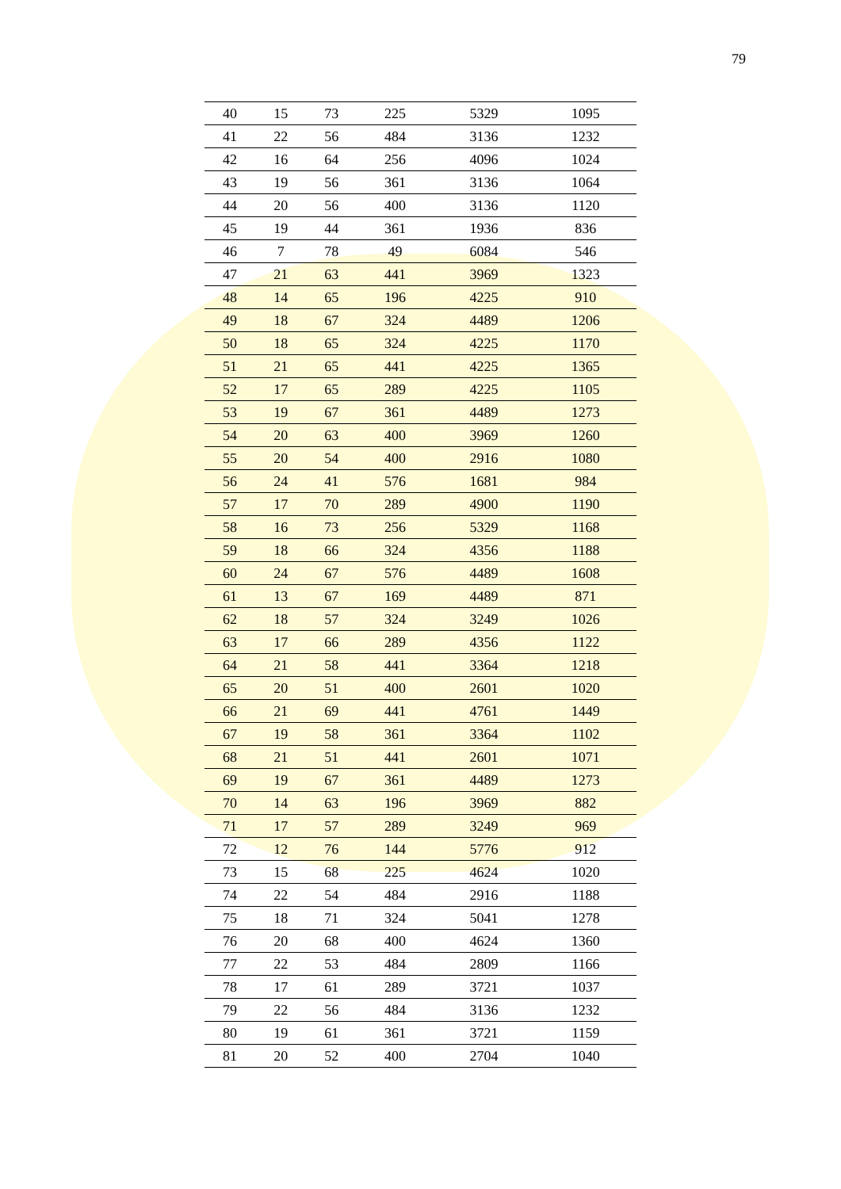79
| 40 | 15 | 73 | 225 | 5329 | 1095 |
| 41 | 22 | 56 | 484 | 3136 | 1232 |
| 42 | 16 | 64 | 256 | 4096 | 1024 |
| 43 | 19 | 56 | 361 | 3136 | 1064 |
| 44 | 20 | 56 | 400 | 3136 | 1120 |
| 45 | 19 | 44 | 361 | 1936 | 836 |
| 46 | 7 | 78 | 49 | 6084 | 546 |
| 47 | 21 | 63 | 441 | 3969 | 1323 |
| 48 | 14 | 65 | 196 | 4225 | 910 |
| 49 | 18 | 67 | 324 | 4489 | 1206 |
| 50 | 18 | 65 | 324 | 4225 | 1170 |
| 51 | 21 | 65 | 441 | 4225 | 1365 |
| 52 | 17 | 65 | 289 | 4225 | 1105 |
| 53 | 19 | 67 | 361 | 4489 | 1273 |
| 54 | 20 | 63 | 400 | 3969 | 1260 |
| 55 | 20 | 54 | 400 | 2916 | 1080 |
| 56 | 24 | 41 | 576 | 1681 | 984 |
| 57 | 17 | 70 | 289 | 4900 | 1190 |
| 58 | 16 | 73 | 256 | 5329 | 1168 |
| 59 | 18 | 66 | 324 | 4356 | 1188 |
| 60 | 24 | 67 | 576 | 4489 | 1608 |
| 61 | 13 | 67 | 169 | 4489 | 871 |
| 62 | 18 | 57 | 324 | 3249 | 1026 |
| 63 | 17 | 66 | 289 | 4356 | 1122 |
| 64 | 21 | 58 | 441 | 3364 | 1218 |
| 65 | 20 | 51 | 400 | 2601 | 1020 |
| 66 | 21 | 69 | 441 | 4761 | 1449 |
| 67 | 19 | 58 | 361 | 3364 | 1102 |
| 68 | 21 | 51 | 441 | 2601 | 1071 |
| 69 | 19 | 67 | 361 | 4489 | 1273 |
| 70 | 14 | 63 | 196 | 3969 | 882 |
| 71 | 17 | 57 | 289 | 3249 | 969 |
| 72 | 12 | 76 | 144 | 5776 | 912 |
| 73 | 15 | 68 | 225 | 4624 | 1020 |
| 74 | 22 | 54 | 484 | 2916 | 1188 |
| 75 | 18 | 71 | 324 | 5041 | 1278 |
| 76 | 20 | 68 | 400 | 4624 | 1360 |
| 77 | 22 | 53 | 484 | 2809 | 1166 |
| 78 | 17 | 61 | 289 | 3721 | 1037 |
| 79 | 22 | 56 | 484 | 3136 | 1232 |
| 80 | 19 | 61 | 361 | 3721 | 1159 |
| 81 | 20 | 52 | 400 | 2704 | 1040 |